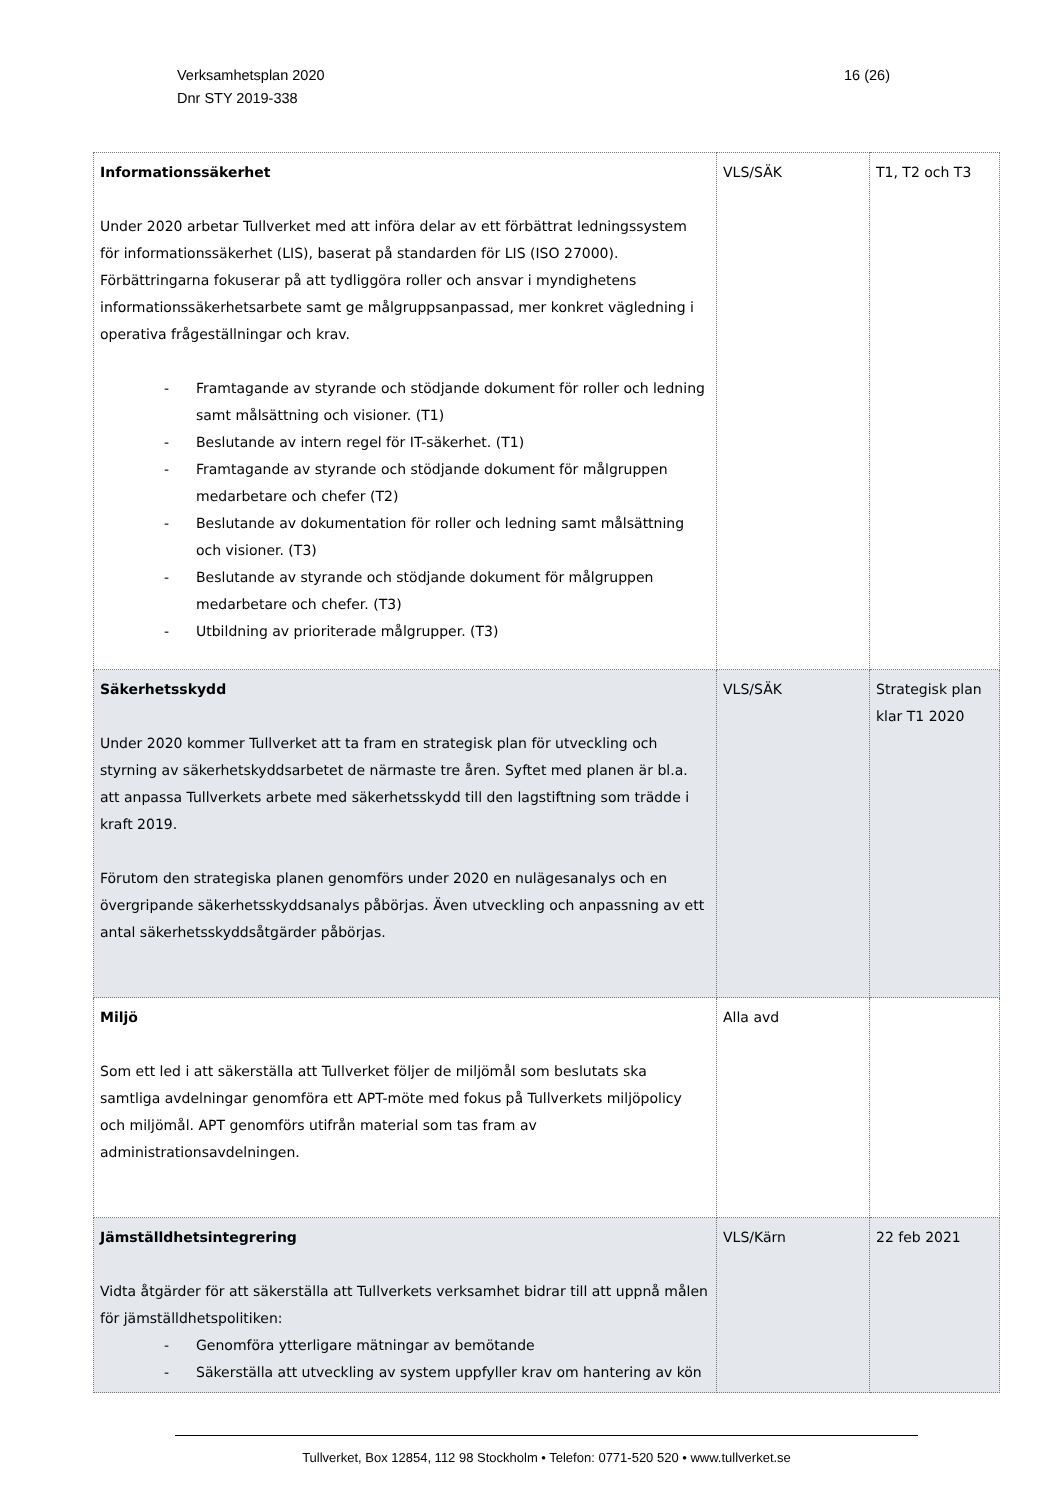16 (26) Verksamhetsplan 2020
Dnr STY 2019-338
| Informationssäkerhet Under 2020 arbetar Tullverket med att införa delar av ett förbättrat ledningssystem för informationssäkerhet (LIS), baserat på standarden för LIS (ISO 27000). Förbättringarna fokuserar på att tydliggöra roller och ansvar i myndighetens informationssäkerhetsarbete samt ge målgruppsanpassad, mer konkret vägledning i operativa frågeställningar och krav. - Framtagande av styrande och stödjande dokument för roller och ledning samt målsättning och visioner. (T1) - Beslutande av intern regel för IT-säkerhet. (T1) - Framtagande av styrande och stödjande dokument för målgruppen medarbetare och chefer (T2) - Beslutande av dokumentation för roller och ledning samt målsättning och visioner. (T3) - Beslutande av styrande och stödjande dokument för målgruppen medarbetare och chefer. (T3) - Utbildning av prioriterade målgrupper. (T3) | VLS/SÄK | T1, T2 och T3 |
| Säkerhetsskydd Under 2020 kommer Tullverket att ta fram en strategisk plan för utveckling och styrning av säkerhetskyddsarbetet de närmaste tre åren. Syftet med planen är bl.a. att anpassa Tullverkets arbete med säkerhetsskydd till den lagstiftning som trädde i kraft 2019. Förutom den strategiska planen genomförs under 2020 en nulägesanalys och en övergripande säkerhetsskyddsanalys påbörjas. Även utveckling och anpassning av ett antal säkerhetsskyddsåtgärder påbörjas. | VLS/SÄK | Strategisk plan klar T1 2020 |
| Miljö Som ett led i att säkerställa att Tullverket följer de miljömål som beslutats ska samtliga avdelningar genomföra ett APT-möte med fokus på Tullverkets miljöpolicy och miljömål. APT genomförs utifrån material som tas fram av administrationsavdelningen. | Alla avd | |
| Jämställdhetsintegrering Vidta åtgärder för att säkerställa att Tullverkets verksamhet bidrar till att uppnå målen för jämställdhetspolitiken: - Genomföra ytterligare mätningar av bemötande - Säkerställa att utveckling av system uppfyller krav om hantering av kön | VLS/Kärn | 22 feb 2021 |
Tullverket, Box 12854, 112 98 Stockholm • Telefon: 0771-520 520 • www.tullverket.se